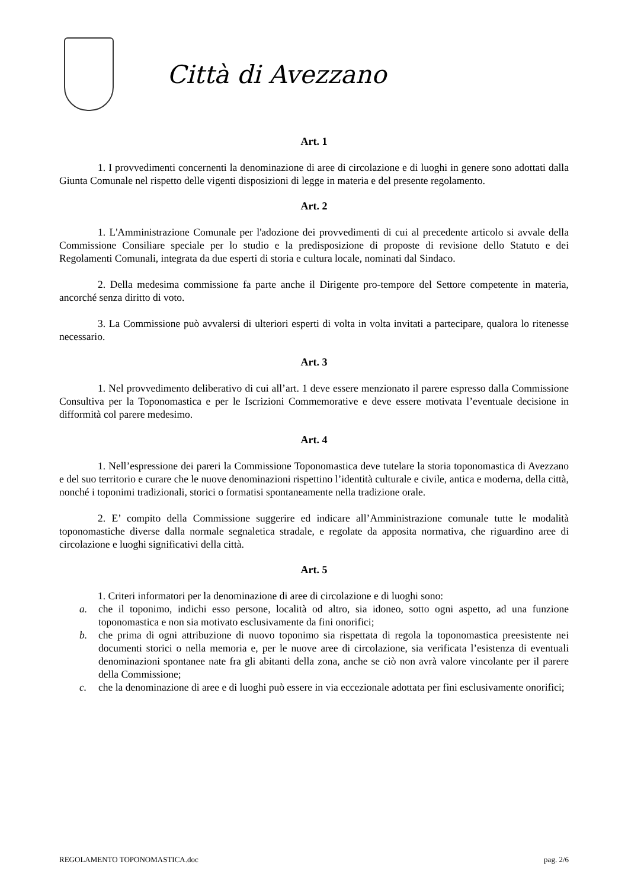Città di Avezzano
Art. 1
1. I provvedimenti concernenti la denominazione di aree di circolazione e di luoghi in genere sono adottati dalla Giunta Comunale nel rispetto delle vigenti disposizioni di legge in materia e del presente regolamento.
Art. 2
1. L'Amministrazione Comunale per l'adozione dei provvedimenti di cui al precedente articolo si avvale della Commissione Consiliare speciale per lo studio e la predisposizione di proposte di revisione dello Statuto e dei Regolamenti Comunali, integrata da due esperti di storia e cultura locale, nominati dal Sindaco.
2. Della medesima commissione fa parte anche il Dirigente pro-tempore del Settore competente in materia, ancorché senza diritto di voto.
3. La Commissione può avvalersi di ulteriori esperti di volta in volta invitati a partecipare, qualora lo ritenesse necessario.
Art. 3
1. Nel provvedimento deliberativo di cui all’art. 1 deve essere menzionato il parere espresso dalla Commissione Consultiva per la Toponomastica e per le Iscrizioni Commemorative e deve essere motivata l’eventuale decisione in difformità col parere medesimo.
Art. 4
1. Nell’espressione dei pareri la Commissione Toponomastica deve tutelare la storia toponomastica di Avezzano e del suo territorio e curare che le nuove denominazioni rispettino l’identità culturale e civile, antica e moderna, della città, nonché i toponimi tradizionali, storici o formatisi spontaneamente nella tradizione orale.
2. E’ compito della Commissione suggerire ed indicare all’Amministrazione comunale tutte le modalità toponomastiche diverse dalla normale segnaletica stradale, e regolate da apposita normativa, che riguardino aree di circolazione e luoghi significativi della città.
Art. 5
1. Criteri informatori per la denominazione di aree di circolazione e di luoghi sono:
a. che il toponimo, indichi esso persone, località od altro, sia idoneo, sotto ogni aspetto, ad una funzione toponomastica e non sia motivato esclusivamente da fini onorifici;
b. che prima di ogni attribuzione di nuovo toponimo sia rispettata di regola la toponomastica preesistente nei documenti storici o nella memoria e, per le nuove aree di circolazione, sia verificata l’esistenza di eventuali denominazioni spontanee nate fra gli abitanti della zona, anche se ciò non avrà valore vincolante per il parere della Commissione;
c. che la denominazione di aree e di luoghi può essere in via eccezionale adottata per fini esclusivamente onorifici;
REGOLAMENTO TOPONOMASTICA.doc pag. 2/6